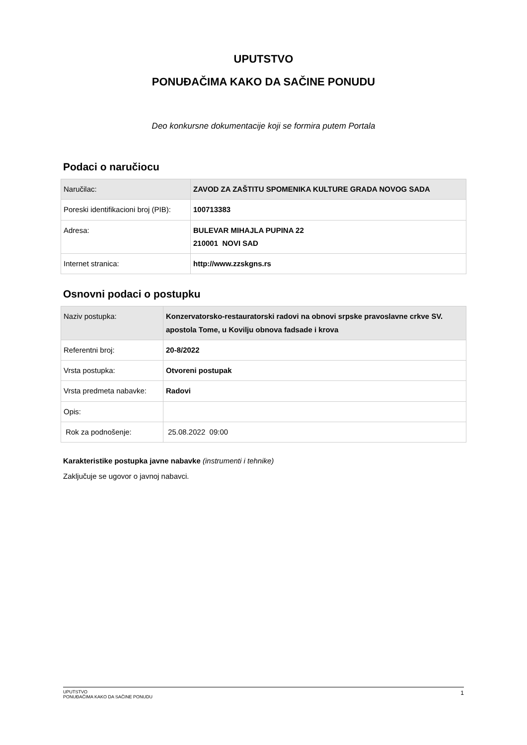UPUTSTVO
PONUĐAČIMA KAKO DA SAČINE PONUDU
Deo konkursne dokumentacije koji se formira putem Portala
Podaci o naručiocu
| Naručilac: | ZAVOD ZA ZAŠTITU SPOMENIKA KULTURE GRADA NOVOG SADA |
| Poreski identifikacioni broj (PIB): | 100713383 |
| Adresa: | BULEVAR MIHAJLA PUPINA 22 210001 NOVI SAD |
| Internet stranica: | http://www.zzskgns.rs |
Osnovni podaci o postupku
| Naziv postupka: | Konzervatorsko-restauratorski radovi na obnovi srpske pravoslavne crkve SV. apostola Tome, u Kovilju obnova fadsade i krova |
| Referentni broj: | 20-8/2022 |
| Vrsta postupka: | Otvoreni postupak |
| Vrsta predmeta nabavke: | Radovi |
| Opis: | |
| Rok za podnošenje: | 25.08.2022 09:00 |
Karakteristike postupka javne nabavke (instrumenti i tehnike)
Zaključuje se ugovor o javnoj nabavci.
UPUTSTVO
PONUĐAČIMA KAKO DA SAČINE PONUDU 1